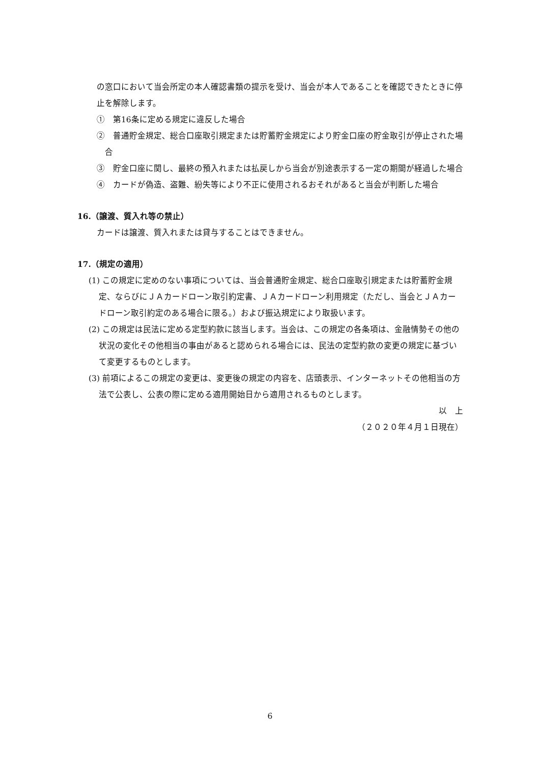の窓口において当会所定の本人確認書類の提示を受け、当会が本人であることを確認できたときに停止を解除します。
①　第16条に定める規定に違反した場合
②　普通貯金規定、総合口座取引規定または貯蓄貯金規定により貯金口座の貯金取引が停止された場合
③　貯金口座に関し、最終の預入れまたは払戻しから当会が別途表示する一定の期間が経過した場合
④　カードが偽造、盗難、紛失等により不正に使用されるおそれがあると当会が判断した場合
16.（譲渡、質入れ等の禁止）
カードは譲渡、質入れまたは貸与することはできません。
17.（規定の適用）
(1) この規定に定めのない事項については、当会普通貯金規定、総合口座取引規定または貯蓄貯金規定、ならびにＪＡカードローン取引約定書、ＪＡカードローン利用規定（ただし、当会とＪＡカードローン取引約定のある場合に限る。）および振込規定により取扱います。
(2) この規定は民法に定める定型約款に該当します。当会は、この規定の各条項は、金融情勢その他の状況の変化その他相当の事由があると認められる場合には、民法の定型約款の変更の規定に基づいて変更するものとします。
(3) 前項によるこの規定の変更は、変更後の規定の内容を、店頭表示、インターネットその他相当の方法で公表し、公表の際に定める適用開始日から適用されるものとします。
以　上
（２０２０年４月１日現在）
6